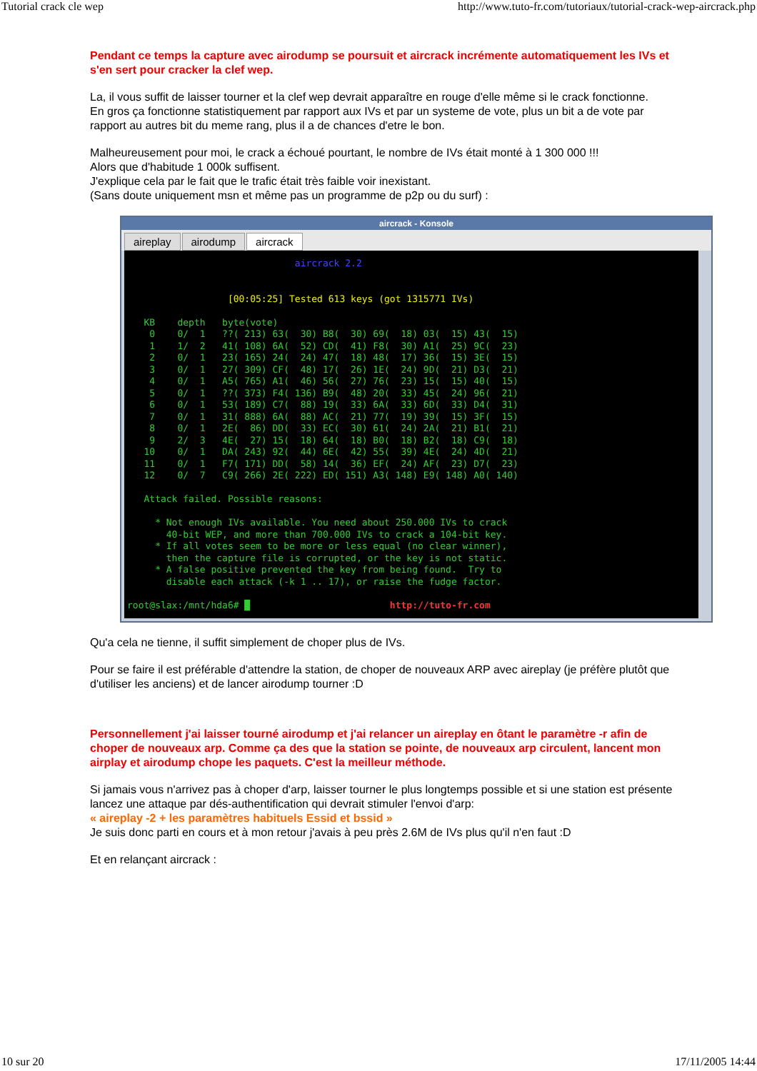Tutorial crack cle wep http://www.tuto-fr.com/tutoriaux/tutorial-crack-wep-aircrack.php
Pendant ce temps la capture avec airodump se poursuit et aircrack incrémente automatiquement les IVs et s'en sert pour cracker la clef wep.
La, il vous suffit de laisser tourner et la clef wep devrait apparaître en rouge d'elle même si le crack fonctionne.
En gros ça fonctionne statistiquement par rapport aux IVs et par un systeme de vote, plus un bit a de vote par rapport au autres bit du meme rang, plus il a de chances d'etre le bon.
Malheureusement pour moi, le crack a échoué pourtant, le nombre de IVs était monté à 1 300 000 !!!
Alors que d'habitude 1 000k suffisent.
J'explique cela par le fait que le trafic était très faible voir inexistant.
(Sans doute uniquement msn et même pas un programme de p2p ou du surf) :
aircrack - Konsole
aireplay airodump aircrack
aircrack 2.2 [00:05:25] Tested 613 keys (got 1315771 IVs) KB depth byte(vote) 0 0/ 1 ??( 213) 63( 30) B8( 30) 69( 18) 03( 15) 43( 15) 1 1/ 2 41( 108) 6A( 52) CD( 41) F8( 30) A1( 25) 9C( 23) 2 0/ 1 23( 165) 24( 24) 47( 18) 48( 17) 36( 15) 3E( 15) 3 0/ 1 27( 309) CF( 48) 17( 26) 1E( 24) 9D( 21) D3( 21) 4 0/ 1 A5( 765) A1( 46) 56( 27) 76( 23) 15( 15) 40( 15) 5 0/ 1 ??( 373) F4( 136) B9( 48) 20( 33) 45( 24) 96( 21) 6 0/ 1 53( 189) C7( 88) 19( 33) 6A( 33) 6D( 33) D4( 31) 7 0/ 1 31( 888) 6A( 88) AC( 21) 77( 19) 39( 15) 3F( 15) 8 0/ 1 2E( 86) DD( 33) EC( 30) 61( 24) 2A( 21) B1( 21) 9 2/ 3 4E( 27) 15( 18) 64( 18) B0( 18) B2( 18) C9( 18) 10 0/ 1 DA( 243) 92( 44) 6E( 42) 55( 39) 4E( 24) 4D( 21) 11 0/ 1 F7( 171) DD( 58) 14( 36) EF( 24) AF( 23) D7( 23) 12 0/ 7 C9( 266) 2E( 222) ED( 151) A3( 148) E9( 148) A0( 140) Attack failed. Possible reasons: * Not enough IVs available. You need about 250.000 IVs to crack 40-bit WEP, and more than 700.000 IVs to crack a 104-bit key. * If all votes seem to be more or less equal (no clear winner), then the capture file is corrupted, or the key is not static. * A false positive prevented the key from being found. Try to disable each attack (-k 1 .. 17), or raise the fudge factor. root@slax:/mnt/hda6# █ http://tuto-fr.com
Qu'a cela ne tienne, il suffit simplement de choper plus de IVs.
Pour se faire il est préférable d'attendre la station, de choper de nouveaux ARP avec aireplay (je préfère plutôt que d'utiliser les anciens) et de lancer airodump tourner :D
Personnellement j'ai laisser tourné airodump et j'ai relancer un aireplay en ôtant le paramètre -r afin de choper de nouveaux arp. Comme ça des que la station se pointe, de nouveaux arp circulent, lancent mon airplay et airodump chope les paquets. C'est la meilleur méthode.
Si jamais vous n'arrivez pas à choper d'arp, laisser tourner le plus longtemps possible et si une station est présente lancez une attaque par dés-authentification qui devrait stimuler l'envoi d'arp:
« aireplay -2 + les paramètres habituels Essid et bssid »
Je suis donc parti en cours et à mon retour j'avais à peu près 2.6M de IVs plus qu'il n'en faut :D
Et en relançant aircrack :
10 sur 20 17/11/2005 14:44